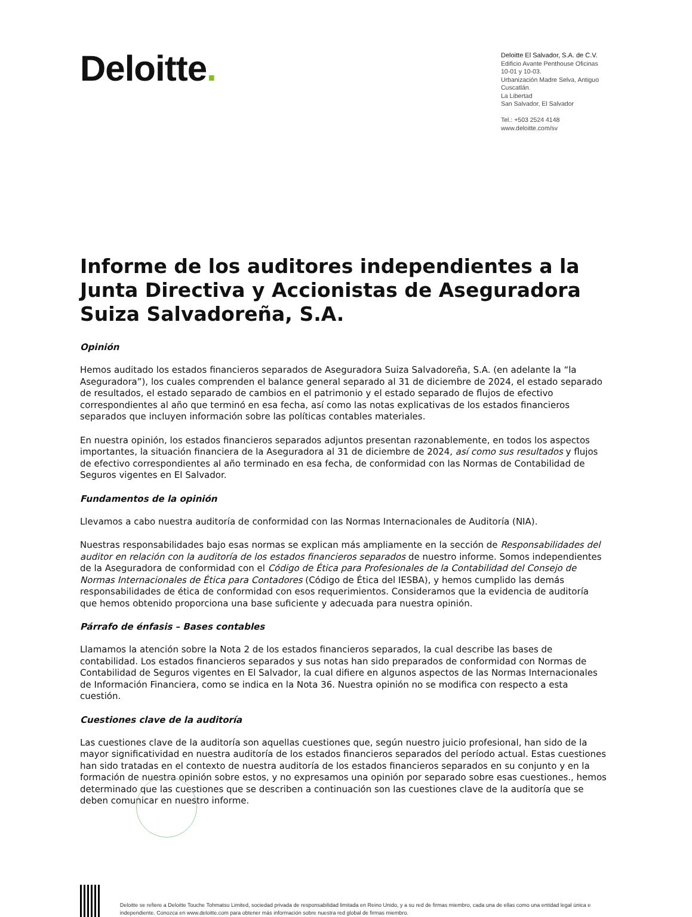Deloitte.
Deloitte El Salvador, S.A. de C.V.
Edificio Avante Penthouse Oficinas 10-01 y 10-03.
Urbanización Madre Selva, Antiguo Cuscatlán.
La Libertad
San Salvador, El Salvador
Tel.: +503 2524 4148
www.deloitte.com/sv
Informe de los auditores independientes a la Junta Directiva y Accionistas de Aseguradora Suiza Salvadoreña, S.A.
Opinión
Hemos auditado los estados financieros separados de Aseguradora Suiza Salvadoreña, S.A. (en adelante la “la Aseguradora”), los cuales comprenden el balance general separado al 31 de diciembre de 2024, el estado separado de resultados, el estado separado de cambios en el patrimonio y el estado separado de flujos de efectivo correspondientes al año que terminó en esa fecha, así como las notas explicativas de los estados financieros separados que incluyen información sobre las políticas contables materiales.
En nuestra opinión, los estados financieros separados adjuntos presentan razonablemente, en todos los aspectos importantes, la situación financiera de la Aseguradora al 31 de diciembre de 2024, así como sus resultados y flujos de efectivo correspondientes al año terminado en esa fecha, de conformidad con las Normas de Contabilidad de Seguros vigentes en El Salvador.
Fundamentos de la opinión
Llevamos a cabo nuestra auditoría de conformidad con las Normas Internacionales de Auditoría (NIA).
Nuestras responsabilidades bajo esas normas se explican más ampliamente en la sección de Responsabilidades del auditor en relación con la auditoría de los estados financieros separados de nuestro informe. Somos independientes de la Aseguradora de conformidad con el Código de Ética para Profesionales de la Contabilidad del Consejo de Normas Internacionales de Ética para Contadores (Código de Ética del IESBA), y hemos cumplido las demás responsabilidades de ética de conformidad con esos requerimientos. Consideramos que la evidencia de auditoría que hemos obtenido proporciona una base suficiente y adecuada para nuestra opinión.
Párrafo de énfasis – Bases contables
Llamamos la atención sobre la Nota 2 de los estados financieros separados, la cual describe las bases de contabilidad. Los estados financieros separados y sus notas han sido preparados de conformidad con Normas de Contabilidad de Seguros vigentes en El Salvador, la cual difiere en algunos aspectos de las Normas Internacionales de Información Financiera, como se indica en la Nota 36. Nuestra opinión no se modifica con respecto a esta cuestión.
Cuestiones clave de la auditoría
Las cuestiones clave de la auditoría son aquellas cuestiones que, según nuestro juicio profesional, han sido de la mayor significatividad en nuestra auditoría de los estados financieros separados del período actual. Estas cuestiones han sido tratadas en el contexto de nuestra auditoría de los estados financieros separados en su conjunto y en la formación de nuestra opinión sobre estos, y no expresamos una opinión por separado sobre esas cuestiones., hemos determinado que las cuestiones que se describen a continuación son las cuestiones clave de la auditoría que se deben comunicar en nuestro informe.
Deloitte se refiere a Deloitte Touche Tohmatsu Limited, sociedad privada de responsabilidad limitada en Reino Unido, y a su red de firmas miembro, cada una de ellas como una entidad legal única e independiente. Conozca en www.deloitte.com para obtener más información sobre nuestra red global de firmas miembro.